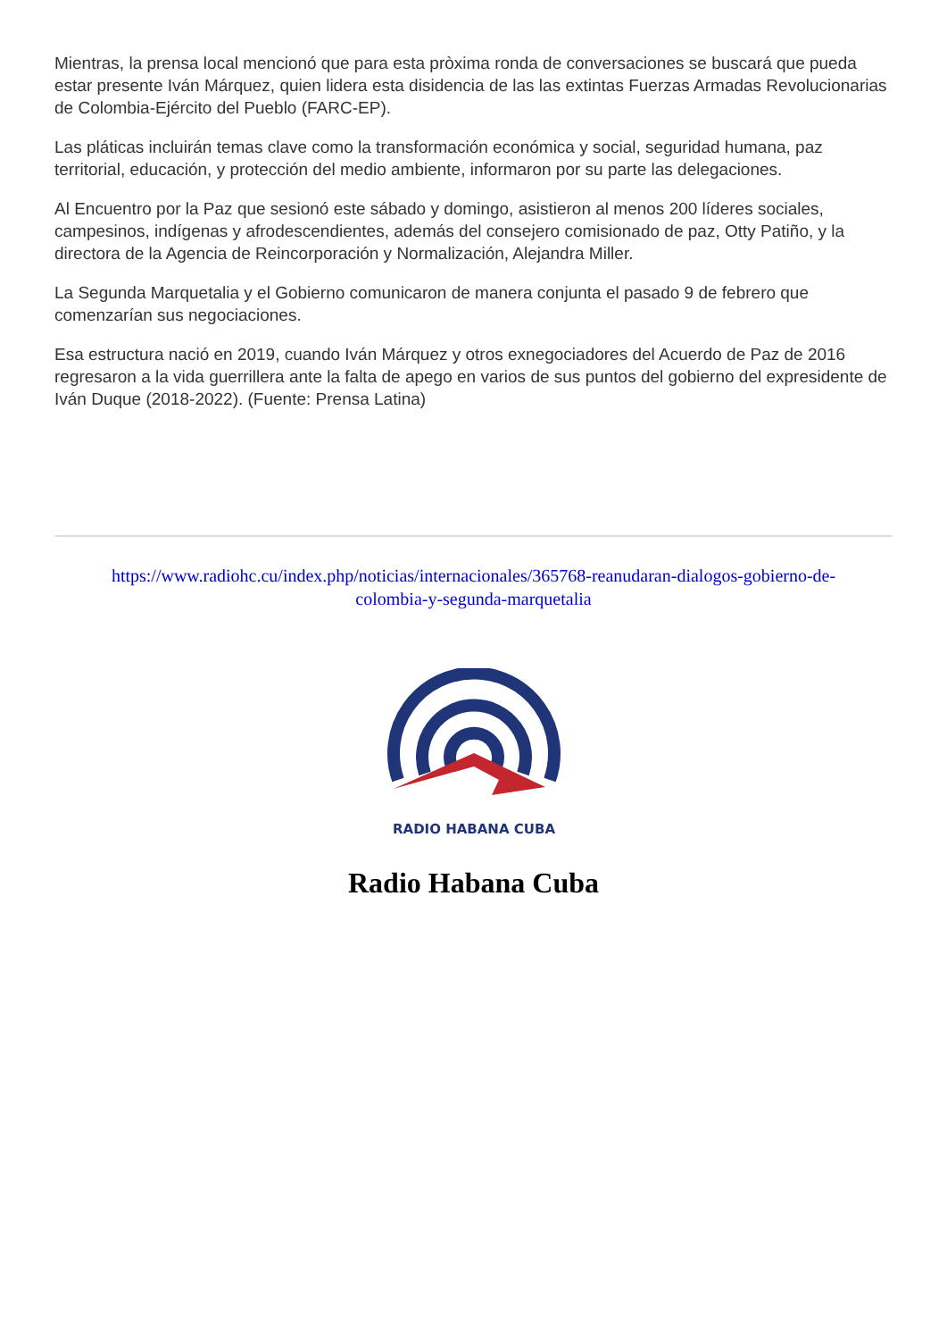Mientras, la prensa local mencionó que para esta pròxima ronda de conversaciones se buscará que pueda estar presente Iván Márquez, quien lidera esta disidencia de las las extintas Fuerzas Armadas Revolucionarias de Colombia-Ejército del Pueblo (FARC-EP).
Las pláticas incluirán temas clave como la transformación económica y social, seguridad humana, paz territorial, educación, y protección del medio ambiente, informaron por su parte las delegaciones.
Al Encuentro por la Paz que sesionó este sábado y domingo, asistieron al menos 200 líderes sociales, campesinos, indígenas y afrodescendientes, además del consejero comisionado de paz, Otty Patiño, y la directora de la Agencia de Reincorporación y Normalización, Alejandra Miller.
La Segunda Marquetalia y el Gobierno comunicaron de manera conjunta el pasado 9 de febrero que comenzarían sus negociaciones.
Esa estructura nació en 2019, cuando Iván Márquez y otros exnegociadores del Acuerdo de Paz de 2016 regresaron a la vida guerrillera ante la falta de apego en varios de sus puntos del gobierno del expresidente de Iván Duque (2018-2022). (Fuente: Prensa Latina)
https://www.radiohc.cu/index.php/noticias/internacionales/365768-reanudaran-dialogos-gobierno-de-colombia-y-segunda-marquetalia
RADIO HABANA CUBA
Radio Habana Cuba